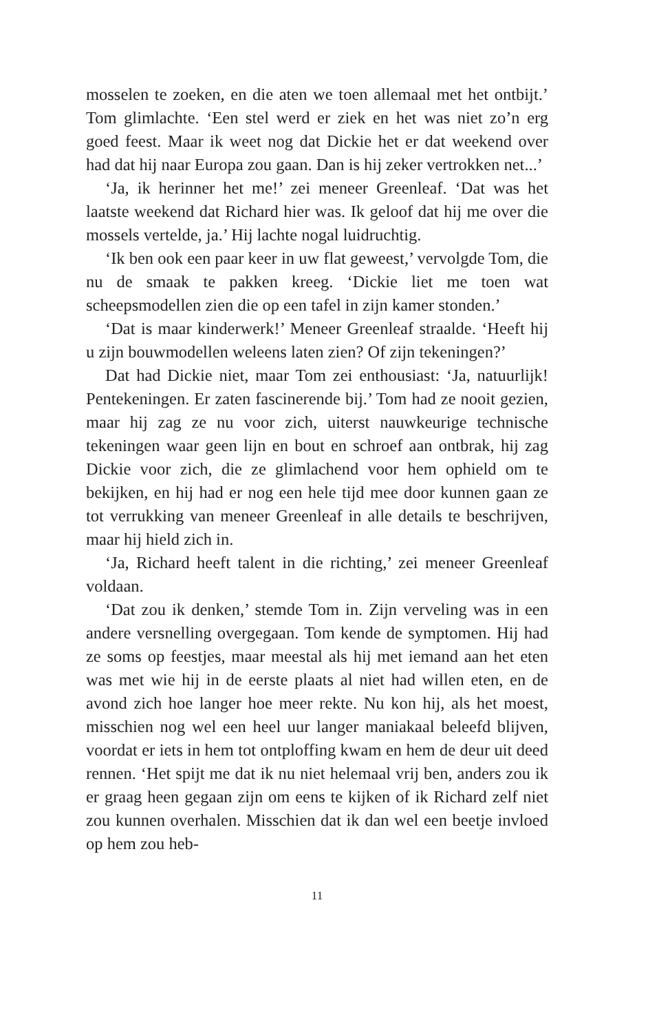mosselen te zoeken, en die aten we toen allemaal met het ontbijt.’ Tom glimlachte. ‘Een stel werd er ziek en het was niet zo’n erg goed feest. Maar ik weet nog dat Dickie het er dat weekend over had dat hij naar Europa zou gaan. Dan is hij zeker vertrokken net...’
‘Ja, ik herinner het me!’ zei meneer Greenleaf. ‘Dat was het laatste weekend dat Richard hier was. Ik geloof dat hij me over die mossels vertelde, ja.’ Hij lachte nogal luidruchtig.
‘Ik ben ook een paar keer in uw flat geweest,’ vervolgde Tom, die nu de smaak te pakken kreeg. ‘Dickie liet me toen wat scheepsmodellen zien die op een tafel in zijn kamer stonden.’
‘Dat is maar kinderwerk!’ Meneer Greenleaf straalde. ‘Heeft hij u zijn bouwmodellen weleens laten zien? Of zijn tekeningen?’
Dat had Dickie niet, maar Tom zei enthousiast: ‘Ja, natuurlijk! Pentekeningen. Er zaten fascinerende bij.’ Tom had ze nooit gezien, maar hij zag ze nu voor zich, uiterst nauwkeurige technische tekeningen waar geen lijn en bout en schroef aan ontbrak, hij zag Dickie voor zich, die ze glimlachend voor hem ophield om te bekijken, en hij had er nog een hele tijd mee door kunnen gaan ze tot verrukking van meneer Greenleaf in alle details te beschrijven, maar hij hield zich in.
‘Ja, Richard heeft talent in die richting,’ zei meneer Greenleaf voldaan.
‘Dat zou ik denken,’ stemde Tom in. Zijn verveling was in een andere versnelling overgegaan. Tom kende de symptomen. Hij had ze soms op feestjes, maar meestal als hij met iemand aan het eten was met wie hij in de eerste plaats al niet had willen eten, en de avond zich hoe langer hoe meer rekte. Nu kon hij, als het moest, misschien nog wel een heel uur langer maniakaal beleefd blijven, voordat er iets in hem tot ontploffing kwam en hem de deur uit deed rennen. ‘Het spijt me dat ik nu niet helemaal vrij ben, anders zou ik er graag heen gegaan zijn om eens te kijken of ik Richard zelf niet zou kunnen overhalen. Misschien dat ik dan wel een beetje invloed op hem zou heb-
11